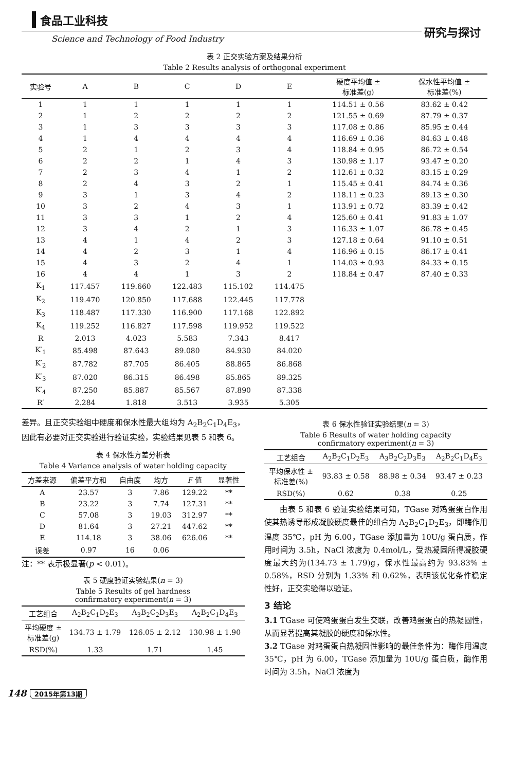食品工业科技
Science and Technology of Food Industry
研究与探讨
表 2 正交实验方案及结果分析
Table 2 Results analysis of orthogonal experiment
| 实验号 | A | B | C | D | E | 硬度平均值 ± 标准差(g) | 保水性平均值 ± 标准差(%) |
| --- | --- | --- | --- | --- | --- | --- | --- |
| 1 | 1 | 1 | 1 | 1 | 1 | 114.51 ± 0.56 | 83.62 ± 0.42 |
| 2 | 1 | 2 | 2 | 2 | 2 | 121.55 ± 0.69 | 87.79 ± 0.37 |
| 3 | 1 | 3 | 3 | 3 | 3 | 117.08 ± 0.86 | 85.95 ± 0.44 |
| 4 | 1 | 4 | 4 | 4 | 4 | 116.69 ± 0.36 | 84.63 ± 0.48 |
| 5 | 2 | 1 | 2 | 3 | 4 | 118.84 ± 0.95 | 86.72 ± 0.54 |
| 6 | 2 | 2 | 1 | 4 | 3 | 130.98 ± 1.17 | 93.47 ± 0.20 |
| 7 | 2 | 3 | 4 | 1 | 2 | 112.61 ± 0.32 | 83.15 ± 0.29 |
| 8 | 2 | 4 | 3 | 2 | 1 | 115.45 ± 0.41 | 84.74 ± 0.36 |
| 9 | 3 | 1 | 3 | 4 | 2 | 118.11 ± 0.23 | 89.13 ± 0.30 |
| 10 | 3 | 2 | 4 | 3 | 1 | 113.91 ± 0.72 | 83.39 ± 0.42 |
| 11 | 3 | 3 | 1 | 2 | 4 | 125.60 ± 0.41 | 91.83 ± 1.07 |
| 12 | 3 | 4 | 2 | 1 | 3 | 116.33 ± 1.07 | 86.78 ± 0.45 |
| 13 | 4 | 1 | 4 | 2 | 3 | 127.18 ± 0.64 | 91.10 ± 0.51 |
| 14 | 4 | 2 | 3 | 1 | 4 | 116.96 ± 0.15 | 86.17 ± 0.41 |
| 15 | 4 | 3 | 2 | 4 | 1 | 114.03 ± 0.93 | 84.33 ± 0.15 |
| 16 | 4 | 4 | 1 | 3 | 2 | 118.84 ± 0.47 | 87.40 ± 0.33 |
| K<sub>1</sub> | 117.457 | 119.660 | 122.483 | 115.102 | 114.475 | | |
| K<sub>2</sub> | 119.470 | 120.850 | 117.688 | 122.445 | 117.778 | | |
| K<sub>3</sub> | 118.487 | 117.330 | 116.900 | 117.168 | 122.892 | | |
| K<sub>4</sub> | 119.252 | 116.827 | 117.598 | 119.952 | 119.522 | | |
| R | 2.013 | 4.023 | 5.583 | 7.343 | 8.417 | | |
| K′<sub>1</sub> | 85.498 | 87.643 | 89.080 | 84.930 | 84.020 | | |
| K′<sub>2</sub> | 87.782 | 87.705 | 86.405 | 88.865 | 86.868 | | |
| K′<sub>3</sub> | 87.020 | 86.315 | 86.498 | 85.865 | 89.325 | | |
| K′<sub>4</sub> | 87.250 | 85.887 | 85.567 | 87.890 | 87.338 | | |
| R′ | 2.284 | 1.818 | 3.513 | 3.935 | 5.305 | | |
差异。且正交实验组中硬度和保水性最大组均为 A<sub>2</sub>B<sub>2</sub>C<sub>1</sub>D<sub>4</sub>E<sub>3</sub>，因此有必要对正交实验进行验证实验，实验结果见表 5 和表 6。
表 4 保水性方差分析表
Table 4 Variance analysis of water holding capacity
| 方差来源 | 偏差平方和 | 自由度 | 均方 | F 值 | 显著性 |
| --- | --- | --- | --- | --- | --- |
| A | 23.57 | 3 | 7.86 | 129.22 | ** |
| B | 23.22 | 3 | 7.74 | 127.31 | ** |
| C | 57.08 | 3 | 19.03 | 312.97 | ** |
| D | 81.64 | 3 | 27.21 | 447.62 | ** |
| E | 114.18 | 3 | 38.06 | 626.06 | ** |
| 误差 | 0.97 | 16 | 0.06 | | |
注：** 表示极显著(p < 0.01)。
表 5 硬度验证实验结果(n = 3)
Table 5 Results of gel hardness
confirmatory experiment(n = 3)
| 工艺组合 | A<sub>2</sub>B<sub>2</sub>C<sub>1</sub>D<sub>2</sub>E<sub>3</sub> | A<sub>3</sub>B<sub>2</sub>C<sub>2</sub>D<sub>3</sub>E<sub>3</sub> | A<sub>2</sub>B<sub>2</sub>C<sub>1</sub>D<sub>4</sub>E<sub>3</sub> |
| --- | --- | --- | --- |
| 平均硬度 ± 标准差(g) | 134.73 ± 1.79 | 126.05 ± 2.12 | 130.98 ± 1.90 |
| RSD(%) | 1.33 | 1.71 | 1.45 |
表 6 保水性验证实验结果(n = 3)
Table 6 Results of water holding capacity
confirmatory experiment(n = 3)
| 工艺组合 | A<sub>2</sub>B<sub>2</sub>C<sub>1</sub>D<sub>2</sub>E<sub>3</sub> | A<sub>3</sub>B<sub>2</sub>C<sub>2</sub>D<sub>3</sub>E<sub>3</sub> | A<sub>2</sub>B<sub>2</sub>C<sub>1</sub>D<sub>4</sub>E<sub>3</sub> |
| --- | --- | --- | --- |
| 平均保水性 ± 标准差(%) | 93.83 ± 0.58 | 88.98 ± 0.34 | 93.47 ± 0.23 |
| RSD(%) | 0.62 | 0.38 | 0.25 |
由表 5 和表 6 验证实验结果可知，TGase 对鸡蛋蛋白作用使其热诱导形成凝胶硬度最佳的组合为 A<sub>2</sub>B<sub>2</sub>C<sub>1</sub>D<sub>2</sub>E<sub>3</sub>，即酶作用温度 35℃，pH 为 6.00，TGase 添加量为 10U/g 蛋白质，作用时间为 3.5h，NaCl 浓度为 0.4mol/L，受热凝固所得凝胶硬度最大约为(134.73 ± 1.79)g，保水性最高约为 93.83% ± 0.58%，RSD 分别为 1.33% 和 0.62%，表明该优化条件稳定性好，正交实验得以验证。
3 结论
3.1 TGase 可使鸡蛋蛋白发生交联，改善鸡蛋蛋白的热凝固性，从而显著提高其凝胶的硬度和保水性。
3.2 TGase 对鸡蛋蛋白热凝固性影响的最佳条件为：酶作用温度 35℃，pH 为 6.00，TGase 添加量为 10U/g 蛋白质，酶作用时间为 3.5h，NaCl 浓度为
148 2015年第13期